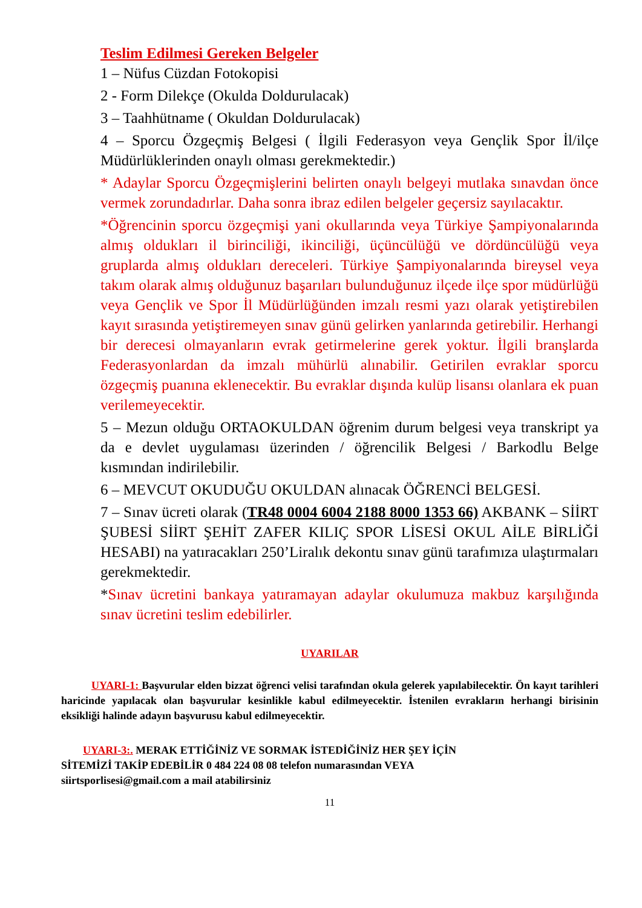Teslim Edilmesi Gereken Belgeler
1 – Nüfus Cüzdan Fotokopisi
2 - Form Dilekçe (Okulda Doldurulacak)
3 – Taahhütname ( Okuldan Doldurulacak)
4 – Sporcu Özgeçmiş Belgesi ( İlgili Federasyon veya Gençlik Spor İl/ilçe Müdürlüklerinden onaylı olması gerekmektedir.)
* Adaylar Sporcu Özgeçmişlerini belirten onaylı belgeyi mutlaka sınavdan önce vermek zorundadırlar. Daha sonra ibraz edilen belgeler geçersiz sayılacaktır.
*Öğrencinin sporcu özgeçmişi yani okullarında veya Türkiye Şampiyonalarında almış oldukları il birinciliği, ikinciliği, üçüncülüğü ve dördüncülüğü veya gruplarda almış oldukları dereceleri. Türkiye Şampiyonalarında bireysel veya takım olarak almış olduğunuz başarıları bulunduğunuz ilçede ilçe spor müdürlüğü veya Gençlik ve Spor İl Müdürlüğünden imzalı resmi yazı olarak yetiştirebilen kayıt sırasında yetiştiremeyen sınav günü gelirken yanlarında getirebilir. Herhangi bir derecesi olmayanların evrak getirmelerine gerek yoktur. İlgili branşlarda Federasyonlardan da imzalı mühürlü alınabilir. Getirilen evraklar sporcu özgeçmiş puanına eklenecektir. Bu evraklar dışında kulüp lisansı olanlara ek puan verilemeyecektir.
5 – Mezun olduğu ORTAOKULDAN öğrenim durum belgesi veya transkript ya da e devlet uygulaması üzerinden / öğrencilik Belgesi / Barkodlu Belge kısmından indirilebilir.
6 – MEVCUT OKUDUĞU OKULDAN alınacak ÖĞRENCİ BELGESİ.
7 – Sınav ücreti olarak (TR48 0004 6004 2188 8000 1353 66) AKBANK – SİİRT ŞUBESİ SİİRT ŞEHİT ZAFER KILIÇ SPOR LİSESİ OKUL AİLE BİRLİĞİ HESABI) na yatıracakları 250’Liralık dekontu sınav günü tarafımıza ulaştırmaları gerekmektedir.
*Sınav ücretini bankaya yatıramayan adaylar okulumuza makbuz karşılığında sınav ücretini teslim edebilirler.
UYARILAR
UYARI-1: Başvurular elden bizzat öğrenci velisi tarafından okula gelerek yapılabilecektir. Ön kayıt tarihleri haricinde yapılacak olan başvurular kesinlikle kabul edilmeyecektir. İstenilen evrakların herhangi birisinin eksikliği halinde adayın başvurusu kabul edilmeyecektir.
UYARI-3:. MERAK ETTİĞİNİZ VE SORMAK İSTEDİĞİNİZ HER ŞEY İÇİN
SİTEMİZİ TAKİP EDEBİLİR 0 484 224 08 08 telefon numarasından VEYA
siirtsporlisesi@gmail.com a mail atabilirsiniz
11